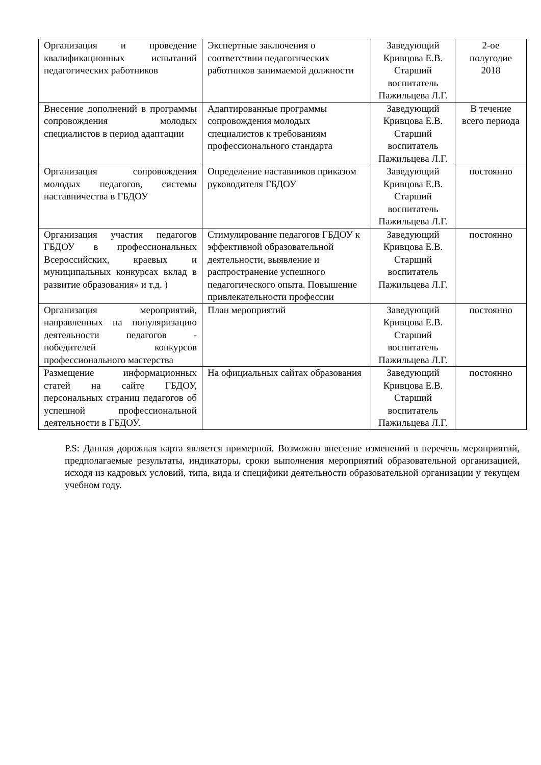| Организация и проведение квалификационных испытаний педагогических работников | Экспертные заключения о соответствии педагогических работников занимаемой должности | Заведующий Кривцова Е.В. Старший воспитатель Пажильцева Л.Г. | 2-ое полугодие 2018 |
| Внесение дополнений в программы сопровождения молодых специалистов в период адаптации | Адаптированные программы сопровождения молодых специалистов к требованиям профессионального стандарта | Заведующий Кривцова Е.В. Старший воспитатель Пажильцева Л.Г. | В течение всего периода |
| Организация сопровождения молодых педагогов, системы наставничества в ГБДОУ | Определение наставников приказом руководителя ГБДОУ | Заведующий Кривцова Е.В. Старший воспитатель Пажильцева Л.Г. | постоянно |
| Организация участия педагогов ГБДОУ в профессиональных Всероссийских, краевых и муниципальных конкурсах вклад в развитие образования» и т.д. ) | Стимулирование педагогов ГБДОУ к эффективной образовательной деятельности, выявление и распространение успешного педагогического опыта. Повышение привлекательности профессии | Заведующий Кривцова Е.В. Старший воспитатель Пажильцева Л.Г. | постоянно |
| Организация мероприятий, направленных на популяризацию деятельности педагогов - победителей конкурсов профессионального мастерства | План мероприятий | Заведующий Кривцова Е.В. Старший воспитатель Пажильцева Л.Г. | постоянно |
| Размещение информационных статей на сайте ГБДОУ, персональных страниц педагогов об успешной профессиональной деятельности в ГБДОУ. | На официальных сайтах образования | Заведующий Кривцова Е.В. Старший воспитатель Пажильцева Л.Г. | постоянно |
P.S: Данная дорожная карта является примерной. Возможно внесение изменений в перечень мероприятий, предполагаемые результаты, индикаторы, сроки выполнения мероприятий образовательной организацией, исходя из кадровых условий, типа, вида и специфики деятельности образовательной организации у текущем учебном году.